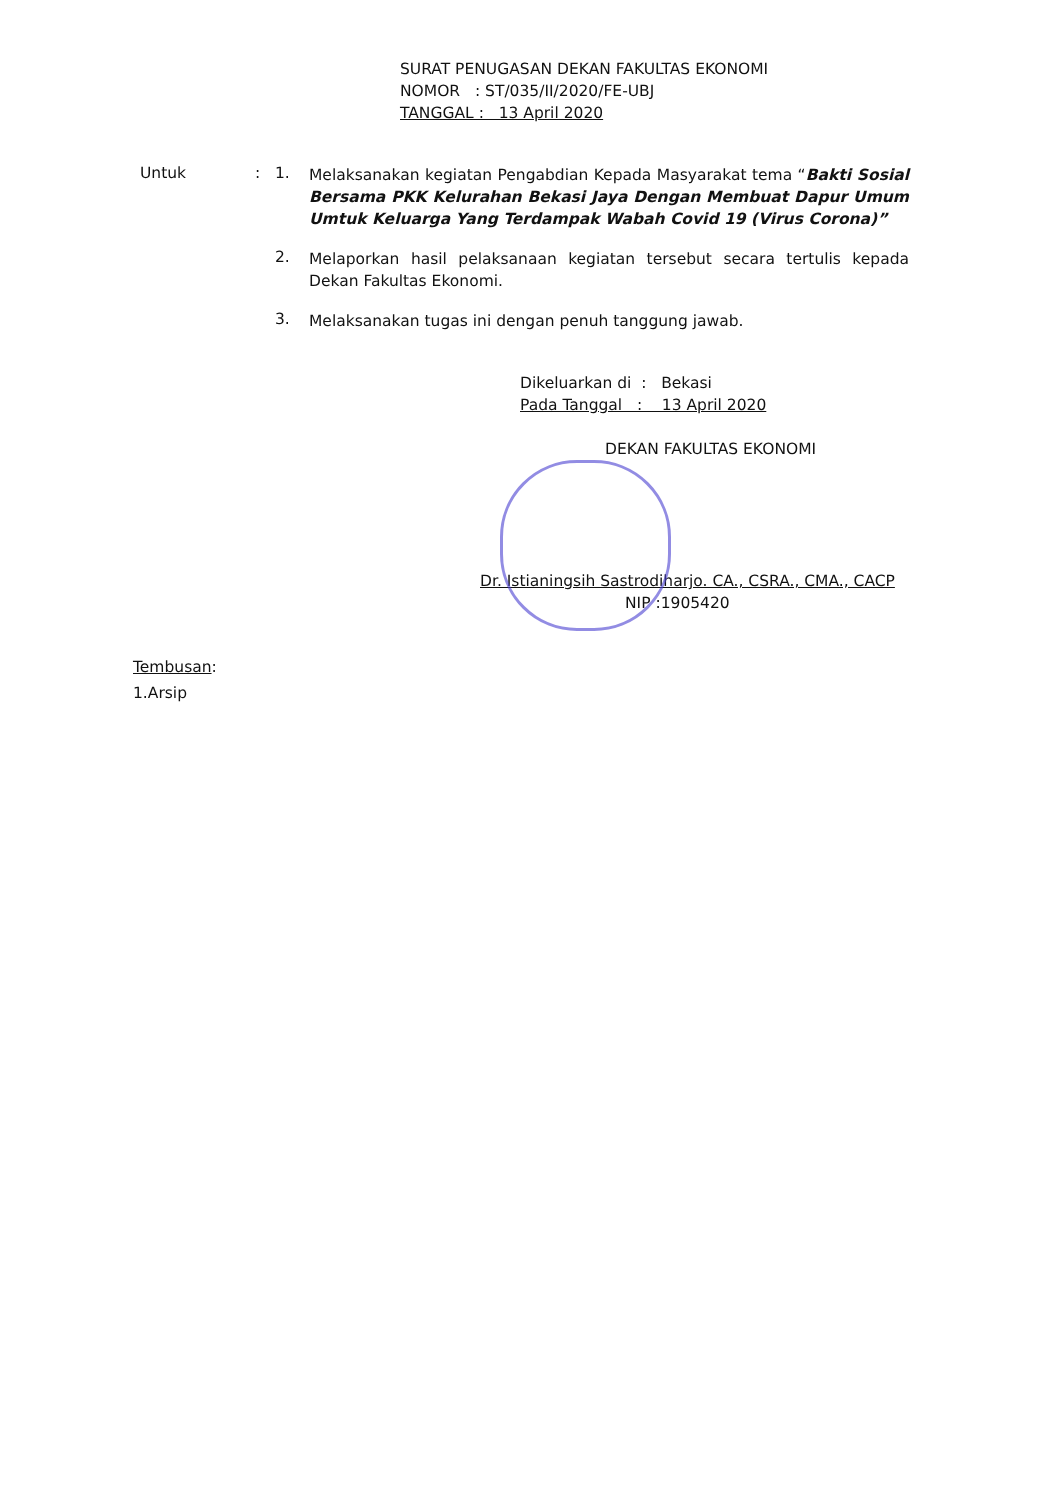SURAT PENUGASAN DEKAN FAKULTAS EKONOMI
NOMOR : ST/035/II/2020/FE-UBJ
TANGGAL : 13 April 2020
Untuk : 1.
Melaksanakan kegiatan Pengabdian Kepada Masyarakat tema “Bakti Sosial Bersama PKK Kelurahan Bekasi Jaya Dengan Membuat Dapur Umum Umtuk Keluarga Yang Terdampak Wabah Covid 19 (Virus Corona)”
2.
Melaporkan hasil pelaksanaan kegiatan tersebut secara tertulis kepada Dekan Fakultas Ekonomi.
3.
Melaksanakan tugas ini dengan penuh tanggung jawab.
Dikeluarkan di : Bekasi
Pada Tanggal : 13 April 2020
DEKAN FAKULTAS EKONOMI
Dr. Istianingsih Sastrodiharjo. CA., CSRA., CMA., CACP
NIP :1905420
Tembusan:
1.Arsip